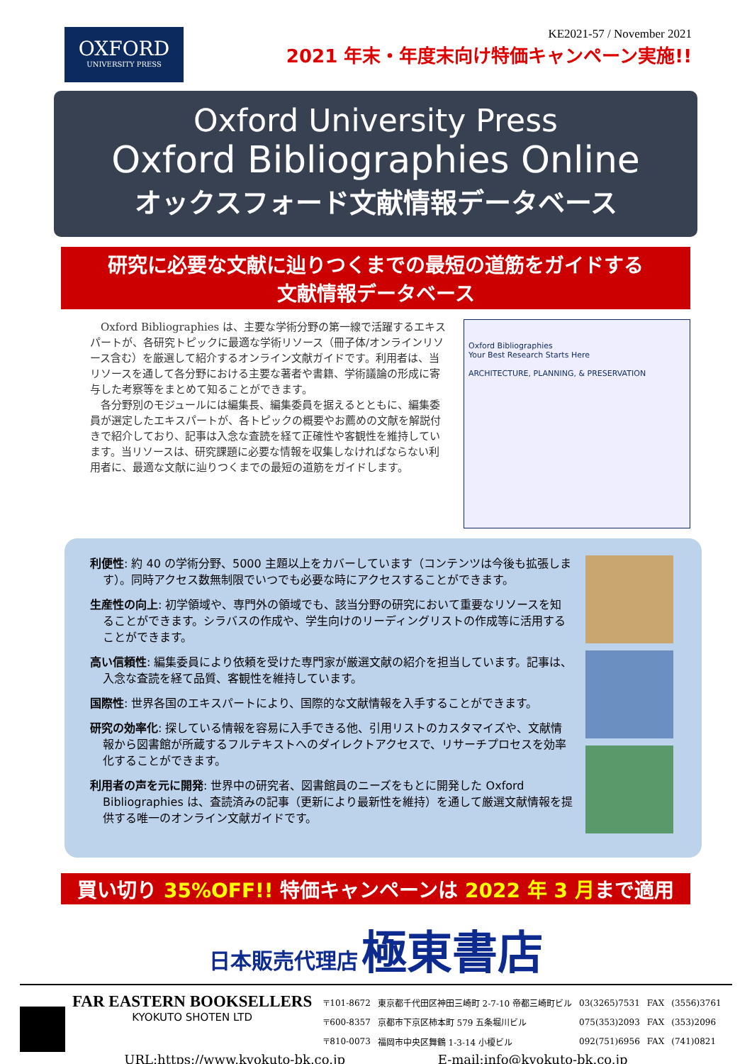OXFORD
UNIVERSITY PRESS
KE2021-57 / November 2021
2021 年末・年度末向け特価キャンペーン実施!!
Oxford University Press
Oxford Bibliographies Online
オックスフォード文献情報データベース
研究に必要な文献に辿りつくまでの最短の道筋をガイドする
文献情報データベース
Oxford Bibliographies は、主要な学術分野の第一線で活躍するエキスパートが、各研究トピックに最適な学術リソース（冊子体/オンラインリソース含む）を厳選して紹介するオンライン文献ガイドです。利用者は、当リソースを通して各分野における主要な著者や書籍、学術議論の形成に寄与した考察等をまとめて知ることができます。
各分野別のモジュールには編集長、編集委員を据えるとともに、編集委員が選定したエキスパートが、各トピックの概要やお薦めの文献を解説付きで紹介しており、記事は入念な査読を経て正確性や客観性を維持しています。当リソースは、研究課題に必要な情報を収集しなければならない利用者に、最適な文献に辿りつくまでの最短の道筋をガイドします。
Oxford Bibliographies
Your Best Research Starts Here
ARCHITECTURE, PLANNING, & PRESERVATION
利便性: 約 40 の学術分野、5000 主題以上をカバーしています（コンテンツは今後も拡張します）。同時アクセス数無制限でいつでも必要な時にアクセスすることができます。
生産性の向上: 初学領域や、専門外の領域でも、該当分野の研究において重要なリソースを知ることができます。シラバスの作成や、学生向けのリーディングリストの作成等に活用することができます。
高い信頼性: 編集委員により依頼を受けた専門家が厳選文献の紹介を担当しています。記事は、入念な査読を経て品質、客観性を維持しています。
国際性: 世界各国のエキスパートにより、国際的な文献情報を入手することができます。
研究の効率化: 探している情報を容易に入手できる他、引用リストのカスタマイズや、文献情報から図書館が所蔵するフルテキストへのダイレクトアクセスで、リサーチプロセスを効率化することができます。
利用者の声を元に開発: 世界中の研究者、図書館員のニーズをもとに開発した Oxford Bibliographies は、査読済みの記事（更新により最新性を維持）を通して厳選文献情報を提供する唯一のオンライン文献ガイドです。
買い切り 35%OFF!! 特価キャンペーンは 2022 年 3 月まで適用
日本販売代理店 極東書店
FAR EASTERN BOOKSELLERS
KYOKUTO SHOTEN LTD
| 〒101-8672 | 東京都千代田区神田三崎町 2-7-10 帝都三崎町ビル | 03(3265)7531 | FAX | (3556)3761 |
| 〒600-8357 | 京都市下京区柿本町 579 五条堀川ビル | 075(353)2093 | FAX | (353)2096 |
| 〒810-0073 | 福岡市中央区舞鶴 1-3-14 小榎ビル | 092(751)6956 | FAX | (741)0821 |
URL:https://www.kyokuto-bk.co.jp E-mail:info@kyokuto-bk.co.jp